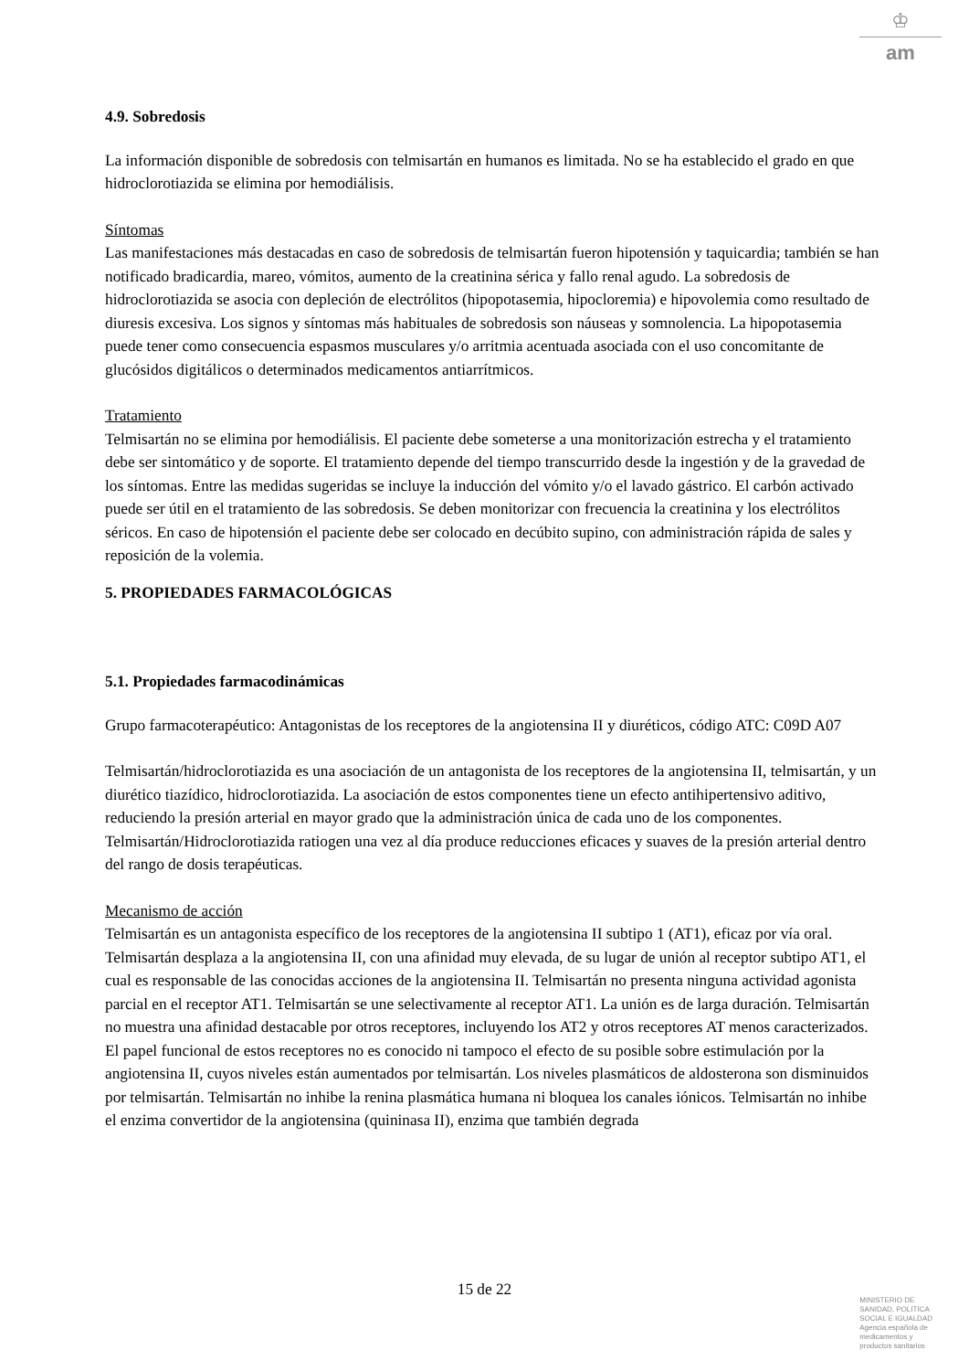♔
am
4.9. Sobredosis
La información disponible de sobredosis con telmisartán en humanos es limitada. No se ha establecido el grado en que hidroclorotiazida se elimina por hemodiálisis.
Síntomas
Las manifestaciones más destacadas en caso de sobredosis de telmisartán fueron hipotensión y taquicardia; también se han notificado bradicardia, mareo, vómitos, aumento de la creatinina sérica y fallo renal agudo. La sobredosis de hidroclorotiazida se asocia con depleción de electrólitos (hipopotasemia, hipocloremia) e hipovolemia como resultado de diuresis excesiva. Los signos y síntomas más habituales de sobredosis son náuseas y somnolencia. La hipopotasemia puede tener como consecuencia espasmos musculares y/o arritmia acentuada asociada con el uso concomitante de glucósidos digitálicos o determinados medicamentos antiarrítmicos.
Tratamiento
Telmisartán no se elimina por hemodiálisis. El paciente debe someterse a una monitorización estrecha y el tratamiento debe ser sintomático y de soporte. El tratamiento depende del tiempo transcurrido desde la ingestión y de la gravedad de los síntomas. Entre las medidas sugeridas se incluye la inducción del vómito y/o el lavado gástrico. El carbón activado puede ser útil en el tratamiento de las sobredosis. Se deben monitorizar con frecuencia la creatinina y los electrólitos séricos. En caso de hipotensión el paciente debe ser colocado en decúbito supino, con administración rápida de sales y reposición de la volemia.
5. PROPIEDADES FARMACOLÓGICAS
5.1. Propiedades farmacodinámicas
Grupo farmacoterapéutico: Antagonistas de los receptores de la angiotensina II y diuréticos, código ATC: C09D A07
Telmisartán/hidroclorotiazida es una asociación de un antagonista de los receptores de la angiotensina II, telmisartán, y un diurético tiazídico, hidroclorotiazida. La asociación de estos componentes tiene un efecto antihipertensivo aditivo, reduciendo la presión arterial en mayor grado que la administración única de cada uno de los componentes. Telmisartán/Hidroclorotiazida ratiogen una vez al día produce reducciones eficaces y suaves de la presión arterial dentro del rango de dosis terapéuticas.
Mecanismo de acción
Telmisartán es un antagonista específico de los receptores de la angiotensina II subtipo 1 (AT1), eficaz por vía oral.
Telmisartán desplaza a la angiotensina II, con una afinidad muy elevada, de su lugar de unión al receptor subtipo AT1, el cual es responsable de las conocidas acciones de la angiotensina II. Telmisartán no presenta ninguna actividad agonista parcial en el receptor AT1. Telmisartán se une selectivamente al receptor AT1. La unión es de larga duración. Telmisartán no muestra una afinidad destacable por otros receptores, incluyendo los AT2 y otros receptores AT menos caracterizados. El papel funcional de estos receptores no es conocido ni tampoco el efecto de su posible sobre estimulación por la angiotensina II, cuyos niveles están aumentados por telmisartán. Los niveles plasmáticos de aldosterona son disminuidos por telmisartán. Telmisartán no inhibe la renina plasmática humana ni bloquea los canales iónicos. Telmisartán no inhibe el enzima convertidor de la angiotensina (quininasa II), enzima que también degrada
15 de 22
MINISTERIO DE
SANIDAD, POLITICA
SOCIAL E IGUALDAD
Agencia española de
medicamentos y
productos sanitarios